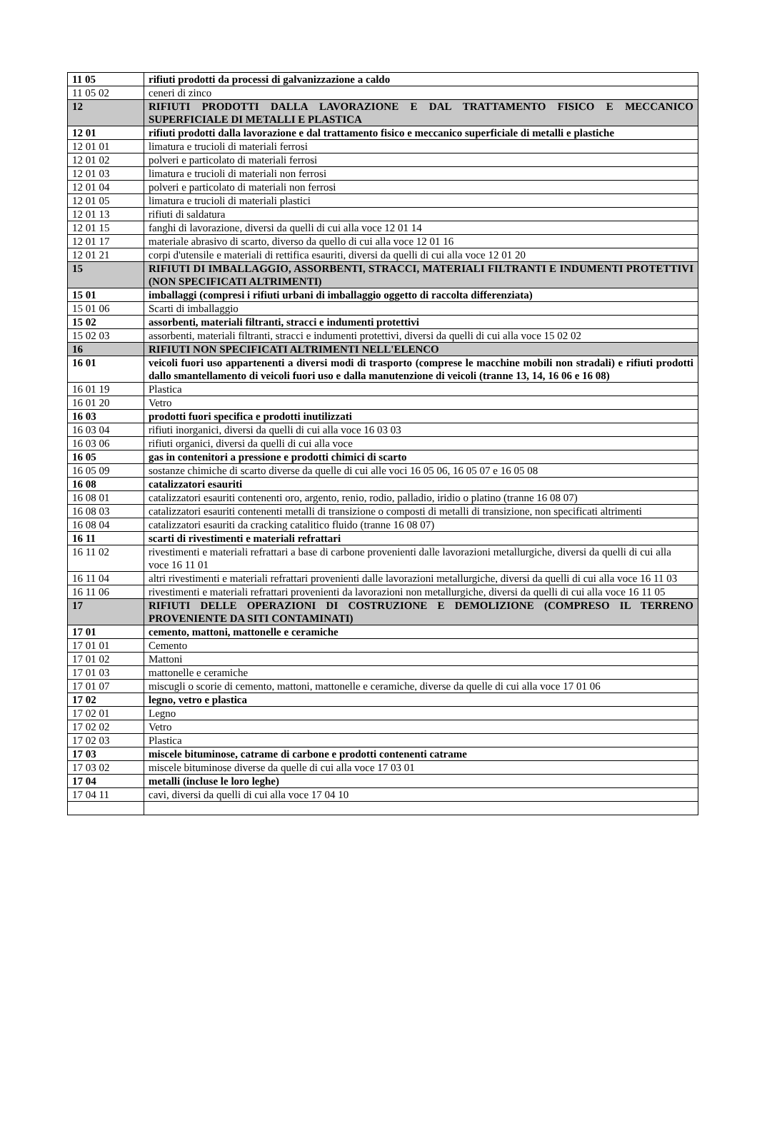| 11 05 | rifiuti prodotti da processi di galvanizzazione a caldo |
| 11 05 02 | ceneri di zinco |
| 12 | RIFIUTI PRODOTTI DALLA LAVORAZIONE E DAL TRATTAMENTO FISICO E MECCANICO SUPERFICIALE DI METALLI E PLASTICA |
| 12 01 | rifiuti prodotti dalla lavorazione e dal trattamento fisico e meccanico superficiale di metalli e plastiche |
| 12 01 01 | limatura e trucioli di materiali ferrosi |
| 12 01 02 | polveri e particolato di materiali ferrosi |
| 12 01 03 | limatura e trucioli di materiali non ferrosi |
| 12 01 04 | polveri e particolato di materiali non ferrosi |
| 12 01 05 | limatura e trucioli di materiali plastici |
| 12 01 13 | rifiuti di saldatura |
| 12 01 15 | fanghi di lavorazione, diversi da quelli di cui alla voce 12 01 14 |
| 12 01 17 | materiale abrasivo di scarto, diverso da quello di cui alla voce 12 01 16 |
| 12 01 21 | corpi d'utensile e materiali di rettifica esauriti, diversi da quelli di cui alla voce 12 01 20 |
| 15 | RIFIUTI DI IMBALLAGGIO, ASSORBENTI, STRACCI, MATERIALI FILTRANTI E INDUMENTI PROTETTIVI (NON SPECIFICATI ALTRIMENTI) |
| 15 01 | imballaggi (compresi i rifiuti urbani di imballaggio oggetto di raccolta differenziata) |
| 15 01 06 | Scarti di imballaggio |
| 15 02 | assorbenti, materiali filtranti, stracci e indumenti protettivi |
| 15 02 03 | assorbenti, materiali filtranti, stracci e indumenti protettivi, diversi da quelli di cui alla voce 15 02 02 |
| 16 | RIFIUTI NON SPECIFICATI ALTRIMENTI NELL'ELENCO |
| 16 01 | veicoli fuori uso appartenenti a diversi modi di trasporto (comprese le macchine mobili non stradali) e rifiuti prodotti dallo smantellamento di veicoli fuori uso e dalla manutenzione di veicoli (tranne 13, 14, 16 06 e 16 08) |
| 16 01 19 | Plastica |
| 16 01 20 | Vetro |
| 16 03 | prodotti fuori specifica e prodotti inutilizzati |
| 16 03 04 | rifiuti inorganici, diversi da quelli di cui alla voce 16 03 03 |
| 16 03 06 | rifiuti organici, diversi da quelli di cui alla voce |
| 16 05 | gas in contenitori a pressione e prodotti chimici di scarto |
| 16 05 09 | sostanze chimiche di scarto diverse da quelle di cui alle voci 16 05 06, 16 05 07 e 16 05 08 |
| 16 08 | catalizzatori esauriti |
| 16 08 01 | catalizzatori esauriti contenenti oro, argento, renio, rodio, palladio, iridio o platino (tranne 16 08 07) |
| 16 08 03 | catalizzatori esauriti contenenti metalli di transizione o composti di metalli di transizione, non specificati altrimenti |
| 16 08 04 | catalizzatori esauriti da cracking catalitico fluido (tranne 16 08 07) |
| 16 11 | scarti di rivestimenti e materiali refrattari |
| 16 11 02 | rivestimenti e materiali refrattari a base di carbone provenienti dalle lavorazioni metallurgiche, diversi da quelli di cui alla voce 16 11 01 |
| 16 11 04 | altri rivestimenti e materiali refrattari provenienti dalle lavorazioni metallurgiche, diversi da quelli di cui alla voce 16 11 03 |
| 16 11 06 | rivestimenti e materiali refrattari provenienti da lavorazioni non metallurgiche, diversi da quelli di cui alla voce 16 11 05 |
| 17 | RIFIUTI DELLE OPERAZIONI DI COSTRUZIONE E DEMOLIZIONE (COMPRESO IL TERRENO PROVENIENTE DA SITI CONTAMINATI) |
| 17 01 | cemento, mattoni, mattonelle e ceramiche |
| 17 01 01 | Cemento |
| 17 01 02 | Mattoni |
| 17 01 03 | mattonelle e ceramiche |
| 17 01 07 | miscugli o scorie di cemento, mattoni, mattonelle e ceramiche, diverse da quelle di cui alla voce 17 01 06 |
| 17 02 | legno, vetro e plastica |
| 17 02 01 | Legno |
| 17 02 02 | Vetro |
| 17 02 03 | Plastica |
| 17 03 | miscele bituminose, catrame di carbone e prodotti contenenti catrame |
| 17 03 02 | miscele bituminose diverse da quelle di cui alla voce 17 03 01 |
| 17 04 | metalli (incluse le loro leghe) |
| 17 04 11 | cavi, diversi da quelli di cui alla voce 17 04 10 |